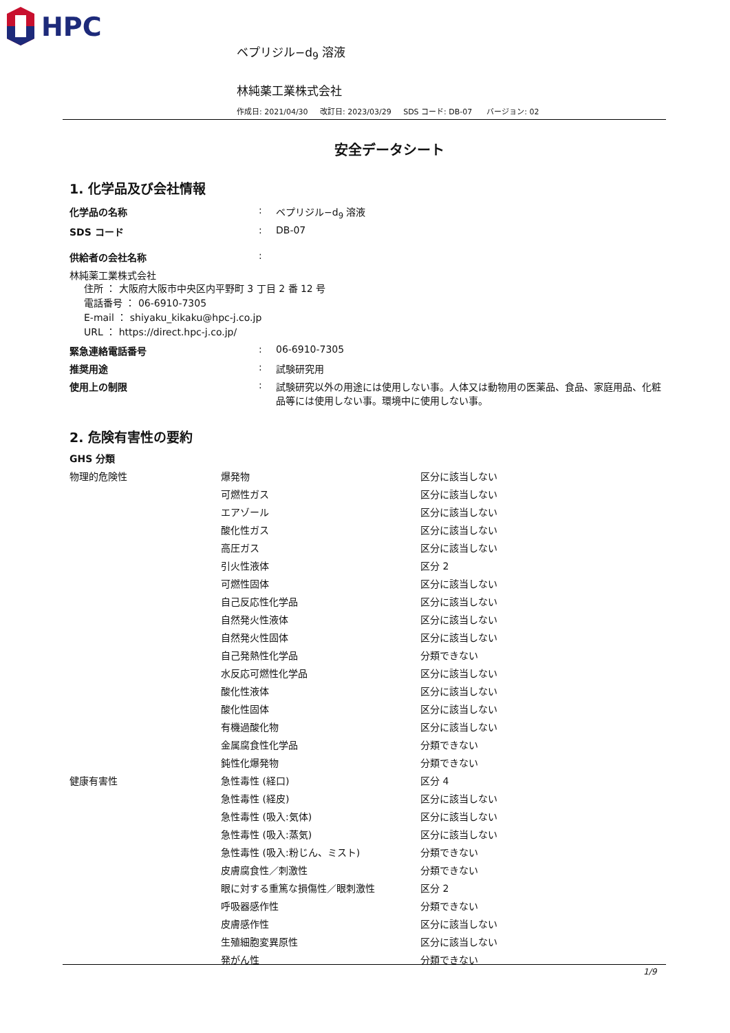HPC
ベプリジル−d<sub>9</sub> 溶液
林純薬工業株式会社
作成日: 2021/04/30 改訂日: 2023/03/29 SDS コード: DB-07 バージョン: 02
安全データシート
1. 化学品及び会社情報
| 化学品の名称 | : | ベプリジル−d<sub>9</sub> 溶液 |
| SDS コード | : | DB-07 |
| 供給者の会社名称 | : | |
| 林純薬工業株式会社 住所 ： 大阪府大阪市中央区内平野町 3 丁目 2 番 12 号 電話番号 ： 06-6910-7305 E-mail ： shiyaku_kikaku@hpc-j.co.jp URL ： https://direct.hpc-j.co.jp/ | | |
| 緊急連絡電話番号 | : | 06-6910-7305 |
| 推奨用途 | : | 試験研究用 |
| 使用上の制限 | : | 試験研究以外の用途には使用しない事。人体又は動物用の医薬品、食品、家庭用品、化粧品等には使用しない事。環境中に使用しない事。 |
2. 危険有害性の要約
GHS 分類
| 物理的危険性 | 爆発物 | 区分に該当しない |
| | 可燃性ガス | 区分に該当しない |
| | エアゾール | 区分に該当しない |
| | 酸化性ガス | 区分に該当しない |
| | 高圧ガス | 区分に該当しない |
| | 引火性液体 | 区分 2 |
| | 可燃性固体 | 区分に該当しない |
| | 自己反応性化学品 | 区分に該当しない |
| | 自然発火性液体 | 区分に該当しない |
| | 自然発火性固体 | 区分に該当しない |
| | 自己発熱性化学品 | 分類できない |
| | 水反応可燃性化学品 | 区分に該当しない |
| | 酸化性液体 | 区分に該当しない |
| | 酸化性固体 | 区分に該当しない |
| | 有機過酸化物 | 区分に該当しない |
| | 金属腐食性化学品 | 分類できない |
| | 鈍性化爆発物 | 分類できない |
| 健康有害性 | 急性毒性 (経口) | 区分 4 |
| | 急性毒性 (経皮) | 区分に該当しない |
| | 急性毒性 (吸入:気体) | 区分に該当しない |
| | 急性毒性 (吸入:蒸気) | 区分に該当しない |
| | 急性毒性 (吸入:粉じん、ミスト) | 分類できない |
| | 皮膚腐食性／刺激性 | 分類できない |
| | 眼に対する重篤な損傷性／眼刺激性 | 区分 2 |
| | 呼吸器感作性 | 分類できない |
| | 皮膚感作性 | 区分に該当しない |
| | 生殖細胞変異原性 | 区分に該当しない |
| | 発がん性 | 分類できない |
1/9